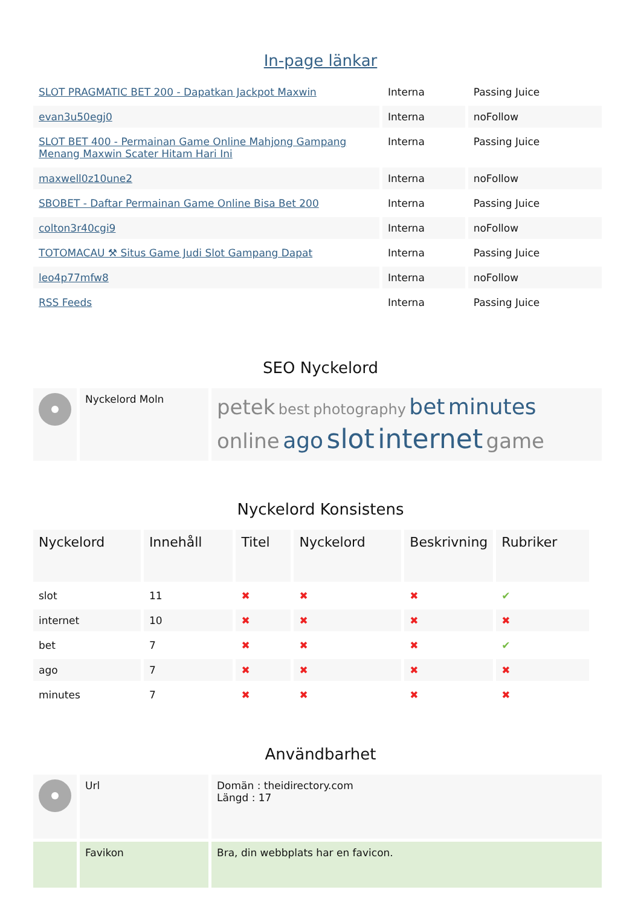In-page länkar
| SLOT PRAGMATIC BET 200 - Dapatkan Jackpot Maxwin | Interna | Passing Juice |
| evan3u50egj0 | Interna | noFollow |
| SLOT BET 400 - Permainan Game Online Mahjong Gampang Menang Maxwin Scater Hitam Hari Ini | Interna | Passing Juice |
| maxwell0z10une2 | Interna | noFollow |
| SBOBET - Daftar Permainan Game Online Bisa Bet 200 | Interna | Passing Juice |
| colton3r40cgi9 | Interna | noFollow |
| TOTOMACAU ⚒ Situs Game Judi Slot Gampang Dapat | Interna | Passing Juice |
| leo4p77mfw8 | Interna | noFollow |
| RSS Feeds | Interna | Passing Juice |
SEO Nyckelord
| | Nyckelord Moln | petek best photography bet minutes online ago slot internet game |
Nyckelord Konsistens
| Nyckelord | Innehåll | Titel | Nyckelord | Beskrivning | Rubriker |
| --- | --- | --- | --- | --- | --- |
| slot | 11 | ✖ | ✖ | ✖ | ✔ |
| internet | 10 | ✖ | ✖ | ✖ | ✖ |
| bet | 7 | ✖ | ✖ | ✖ | ✔ |
| ago | 7 | ✖ | ✖ | ✖ | ✖ |
| minutes | 7 | ✖ | ✖ | ✖ | ✖ |
Användbarhet
| | Url | Domän : theidirectory.com Längd : 17 |
| | Favikon | Bra, din webbplats har en favicon. |